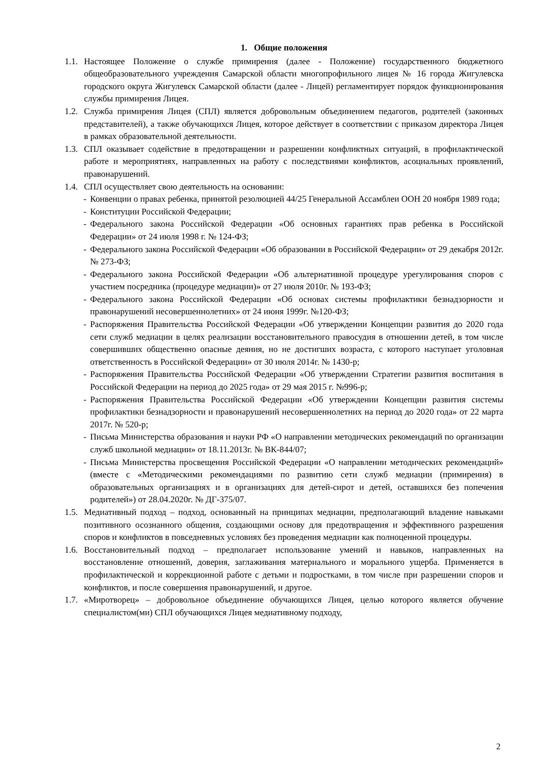1. Общие положения
1.1. Настоящее Положение о службе примирения (далее - Положение) государственного бюджетного общеобразовательного учреждения Самарской области многопрофильного лицея № 16 города Жигулевска городского округа Жигулевск Самарской области (далее - Лицей) регламентирует порядок функционирования службы примирения Лицея.
1.2. Служба примирения Лицея (СПЛ) является добровольным объединением педагогов, родителей (законных представителей), а также обучающихся Лицея, которое действует в соответствии с приказом директора Лицея в рамках образовательной деятельности.
1.3. СПЛ оказывает содействие в предотвращении и разрешении конфликтных ситуаций, в профилактической работе и мероприятиях, направленных на работу с последствиями конфликтов, асоциальных проявлений, правонарушений.
1.4. СПЛ осуществляет свою деятельность на основании:
- Конвенции о правах ребенка, принятой резолюцией 44/25 Генеральной Ассамблеи ООН 20 ноября 1989 года;
- Конституции Российской Федерации;
- Федерального закона Российской Федерации «Об основных гарантиях прав ребенка в Российской Федерации» от 24 июля 1998 г. № 124-ФЗ;
- Федерального закона Российской Федерации «Об образовании в Российской Федерации» от 29 декабря 2012г. № 273-ФЗ;
- Федерального закона Российской Федерации «Об альтернативной процедуре урегулирования споров с участием посредника (процедуре медиации)» от 27 июля 2010г. № 193-ФЗ;
- Федерального закона Российской Федерации «Об основах системы профилактики безнадзорности и правонарушений несовершеннолетних» от 24 июня 1999г. №120-ФЗ;
- Распоряжения Правительства Российской Федерации «Об утверждении Концепции развития до 2020 года сети служб медиации в целях реализации восстановительного правосудия в отношении детей, в том числе совершивших общественно опасные деяния, но не достигших возраста, с которого наступает уголовная ответственность в Российской Федерации» от 30 июля 2014г. № 1430-р;
- Распоряжения Правительства Российской Федерации «Об утверждении Стратегии развития воспитания в Российской Федерации на период до 2025 года» от 29 мая 2015 г. №996-р;
- Распоряжения Правительства Российской Федерации «Об утверждении Концепции развития системы профилактики безнадзорности и правонарушений несовершеннолетних на период до 2020 года» от 22 марта 2017г. № 520-р;
- Письма Министерства образования и науки РФ «О направлении методических рекомендаций по организации служб школьной медиации» от 18.11.2013г. № ВК-844/07;
- Письма Министерства просвещения Российской Федерации «О направлении методических рекомендаций» (вместе с «Методическими рекомендациями по развитию сети служб медиации (примирения) в образовательных организациях и в организациях для детей-сирот и детей, оставшихся без попечения родителей») от 28.04.2020г. № ДГ-375/07.
1.5. Медиативный подход – подход, основанный на принципах медиации, предполагающий владение навыками позитивного осознанного общения, создающими основу для предотвращения и эффективного разрешения споров и конфликтов в повседневных условиях без проведения медиации как полноценной процедуры.
1.6. Восстановительный подход – предполагает использование умений и навыков, направленных на восстановление отношений, доверия, заглаживания материального и морального ущерба. Применяется в профилактической и коррекционной работе с детьми и подростками, в том числе при разрешении споров и конфликтов, и после совершения правонарушений, и другое.
1.7. «Миротворец» – добровольное объединение обучающихся Лицея, целью которого является обучение специалистом(ми) СПЛ обучающихся Лицея медиативному подходу,
2